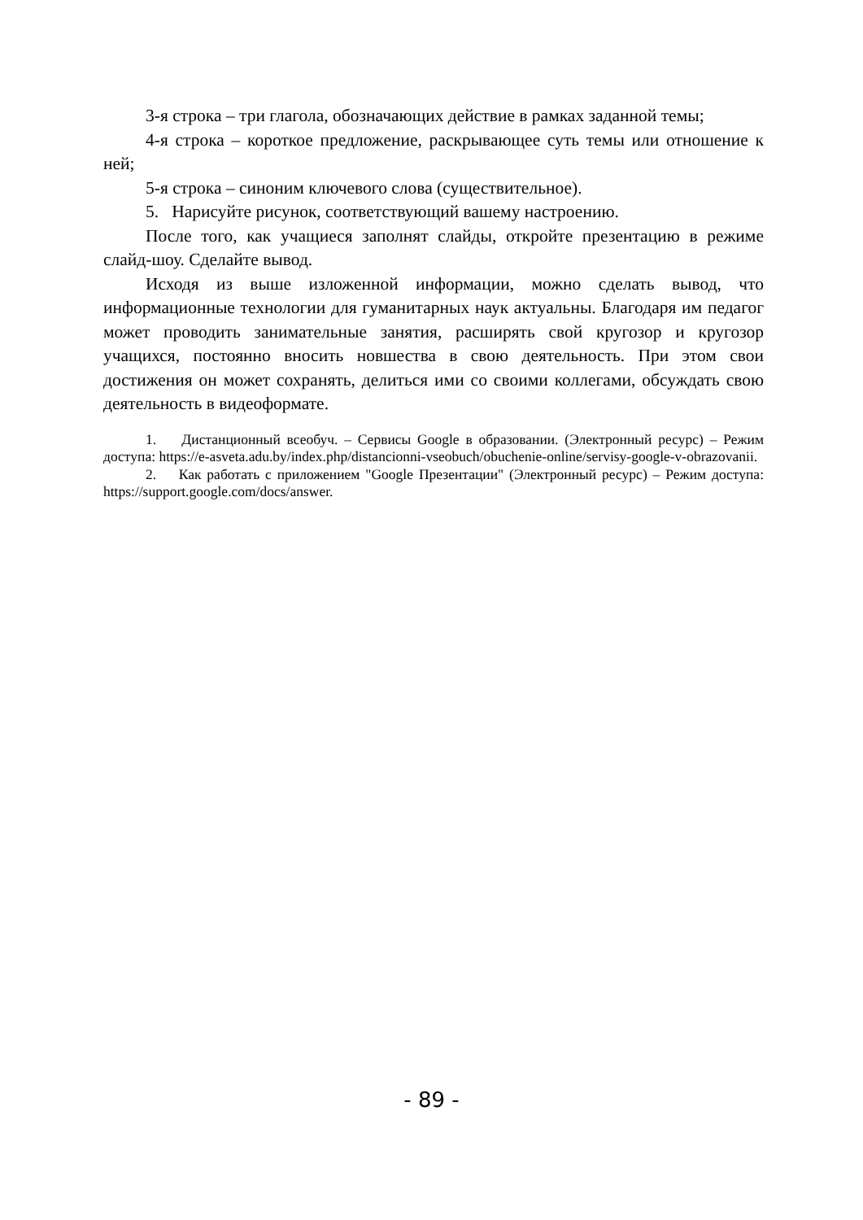3-я строка – три глагола, обозначающих действие в рамках заданной темы;
4-я строка – короткое предложение, раскрывающее суть темы или отношение к ней;
5-я строка – синоним ключевого слова (существительное).
5. Нарисуйте рисунок, соответствующий вашему настроению.
После того, как учащиеся заполнят слайды, откройте презентацию в режиме слайд-шоу. Сделайте вывод.
Исходя из выше изложенной информации, можно сделать вывод, что информационные технологии для гуманитарных наук актуальны. Благодаря им педагог может проводить занимательные занятия, расширять свой кругозор и кругозор учащихся, постоянно вносить новшества в свою деятельность. При этом свои достижения он может сохранять, делиться ими со своими коллегами, обсуждать свою деятельность в видеоформате.
1. Дистанционный всеобуч. – Сервисы Google в образовании. (Электронный ресурс) – Режим доступа: https://e-asveta.adu.by/index.php/distancionni-vseobuch/obuchenie-online/servisy-google-v-obrazovanii.
2. Как работать с приложением "Google Презентации" (Электронный ресурс) – Режим доступа: https://support.google.com/docs/answer.
- 89 -